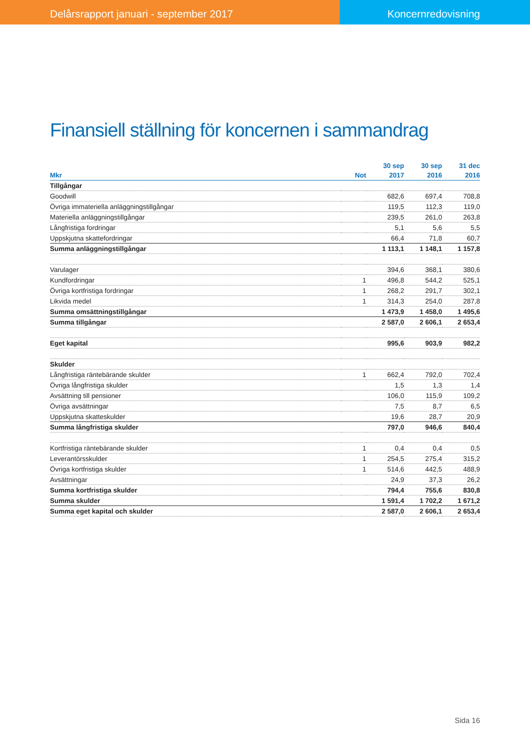Delårsrapport januari - september 2017
Koncernredovisning
Finansiell ställning för koncernen i sammandrag
| | | 30 sep | 30 sep | 31 dec |
| --- | --- | --- | --- | --- |
| Mkr | Not | 2017 | 2016 | 2016 |
| Tillgångar | | | | |
| Goodwill | | 682,6 | 697,4 | 708,8 |
| Övriga immateriella anläggningstillgångar | | 119,5 | 112,3 | 119,0 |
| Materiella anläggningstillgångar | | 239,5 | 261,0 | 263,8 |
| Långfristiga fordringar | | 5,1 | 5,6 | 5,5 |
| Uppskjutna skattefordringar | | 66,4 | 71,8 | 60,7 |
| Summa anläggningstillgångar | | 1 113,1 | 1 148,1 | 1 157,8 |
| Varulager | | 394,6 | 368,1 | 380,6 |
| Kundfordringar | 1 | 496,8 | 544,2 | 525,1 |
| Övriga kortfristiga fordringar | 1 | 268,2 | 291,7 | 302,1 |
| Likvida medel | 1 | 314,3 | 254,0 | 287,8 |
| Summa omsättningstillgångar | | 1 473,9 | 1 458,0 | 1 495,6 |
| Summa tillgångar | | 2 587,0 | 2 606,1 | 2 653,4 |
| Eget kapital | | 995,6 | 903,9 | 982,2 |
| Skulder | | | | |
| Långfristiga räntebärande skulder | 1 | 662,4 | 792,0 | 702,4 |
| Övriga långfristiga skulder | | 1,5 | 1,3 | 1,4 |
| Avsättning till pensioner | | 106,0 | 115,9 | 109,2 |
| Övriga avsättningar | | 7,5 | 8,7 | 6,5 |
| Uppskjutna skatteskulder | | 19,6 | 28,7 | 20,9 |
| Summa långfristiga skulder | | 797,0 | 946,6 | 840,4 |
| Kortfristiga räntebärande skulder | 1 | 0,4 | 0,4 | 0,5 |
| Leverantörsskulder | 1 | 254,5 | 275,4 | 315,2 |
| Övriga kortfristiga skulder | 1 | 514,6 | 442,5 | 488,9 |
| Avsättningar | | 24,9 | 37,3 | 26,2 |
| Summa kortfristiga skulder | | 794,4 | 755,6 | 830,8 |
| Summa skulder | | 1 591,4 | 1 702,2 | 1 671,2 |
| Summa eget kapital och skulder | | 2 587,0 | 2 606,1 | 2 653,4 |
Sida 16